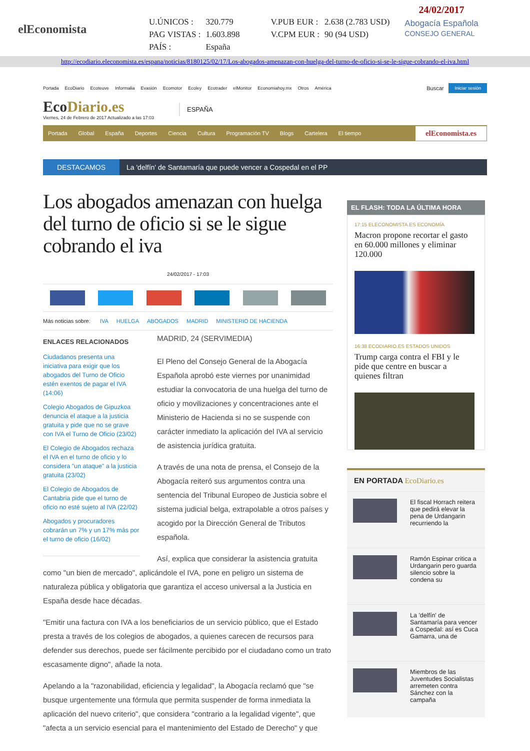elEconomista
| U.ÚNICOS : | 320.779 | V.PUB EUR : | 2.638 (2.783 USD) |
| PAG VISTAS : | 1.603.898 | V.CPM EUR : | 90 (94 USD) |
| PAÍS : | España | | |
24/02/2017
Abogacía Española
CONSEJO GENERAL
http://ecodiario.eleconomista.es/espana/noticias/8180125/02/17/Los-abogados-amenazan-con-huelga-del-turno-de-oficio-si-se-le-sigue-cobrando-el-iva.html
Portada EcoDiario Ecoteuve Informalia Evasión Ecomotor Ecoley Ecotrader elMonitor Economiahoy.mx Otros América
Buscar Iniciar sesión
EcoDiario.es
Viernes, 24 de Febrero de 2017 Actualizado a las 17:03
ESPAÑA
Portada Global España Deportes Ciencia Cultura Programación TV Blogs Cartelera El tiempo elEconomista.es
DESTACAMOS La 'delfín' de Santamaría que puede vencer a Cospedal en el PP
Los abogados amenazan con huelga del turno de oficio si se le sigue cobrando el iva
24/02/2017 - 17:03
Más noticias sobre: IVA HUELGA ABOGADOS MADRID MINISTERIO DE HACIENDA
ENLACES RELACIONADOS
Ciudadanos presenta una iniciativa para exigir que los abogados del Turno de Oficio estén exentos de pagar el IVA (14:06)
Colegio Abogados de Gipuzkoa denuncia el ataque a la justicia gratuita y pide que no se grave con IVA el Turno de Oficio (23/02)
El Colegio de Abogados rechaza el IVA en el turno de oficio y lo considera "un ataque" a la justicia gratuita (23/02)
El Colegio de Abogados de Cantabria pide que el turno de oficio no esté sujeto al IVA (22/02)
Abogados y procuradores cobrarán un 7% y un 17% más por el turno de oficio (16/02)
MADRID, 24 (SERVIMEDIA)
El Pleno del Consejo General de la Abogacía Española aprobó este viernes por unanimidad estudiar la convocatoria de una huelga del turno de oficio y movilizaciones y concentraciones ante el Ministerio de Hacienda si no se suspende con carácter inmediato la aplicación del IVA al servicio de asistencia jurídica gratuita.
A través de una nota de prensa, el Consejo de la Abogacía reiteró sus argumentos contra una sentencia del Tribunal Europeo de Justicia sobre el sistema judicial belga, extrapolable a otros países y acogido por la Dirección General de Tributos española.
Así, explica que considerar la asistencia gratuita como "un bien de mercado", aplicándole el IVA, pone en peligro un sistema de naturaleza pública y obligatoria que garantiza el acceso universal a la Justicia en España desde hace décadas.
"Emitir una factura con IVA a los beneficiarios de un servicio público, que el Estado presta a través de los colegios de abogados, a quienes carecen de recursos para defender sus derechos, puede ser fácilmente percibido por el ciudadano como un trato escasamente digno", añade la nota.
Apelando a la "razonabilidad, eficiencia y legalidad", la Abogacía reclamó que "se busque urgentemente una fórmula que permita suspender de forma inmediata la aplicación del nuevo criterio", que considera "contrario a la legalidad vigente", que "afecta a un servicio esencial para el mantenimiento del Estado de Derecho" y que
EL FLASH: TODA LA ÚLTIMA HORA
17:15 ELECONOMISTA.ES ECONOMÍA
Macron propone recortar el gasto en 60.000 millones y eliminar 120.000
16:38 ECODIARIO.ES ESTADOS UNIDOS
Trump carga contra el FBI y le pide que centre en buscar a quienes filtran
EN PORTADA EcoDiario.es
El fiscal Horrach reitera que pedirá elevar la pena de Urdangarin recurriendo la
Ramón Espinar critica a Urdangarin pero guarda silencio sobre la condena su
La 'delfín' de Santamaría para vencer a Cospedal: así es Cuca Gamarra, una de
Miembros de las Juventudes Socialistas arremeten contra Sánchez con la campaña